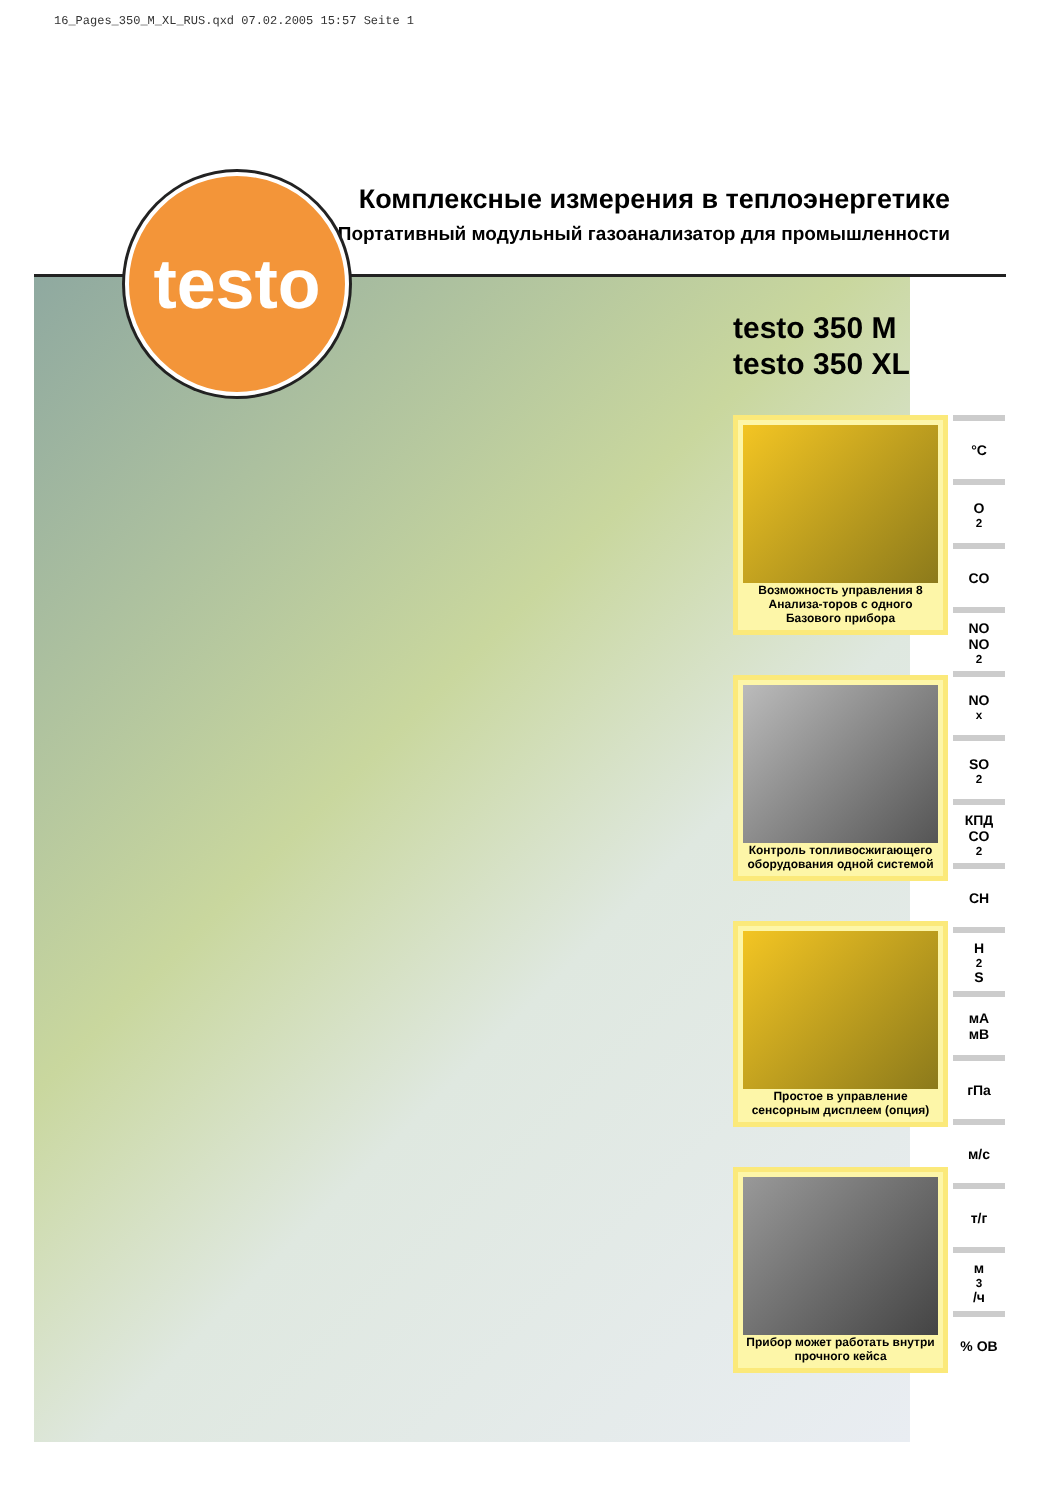16_Pages_350_M_XL_RUS.qxd 07.02.2005 15:57 Seite 1
Комплексные измерения в теплоэнергетике
Портативный модульный газоанализатор для промышленности
testo
testo 350 M
testo 350 XL
Возможность управления 8 Анализа-торов с одного Базового прибора
Контроль топливосжигающего оборудования одной системой
Простое в управление сенсорным дисплеем (опция)
Прибор может работать внутри прочного кейса
°C
O<sub>2</sub>
CO
NO
NO<sub>2</sub>
NO<sub>x</sub>
SO<sub>2</sub>
КПД
CO<sub>2</sub>
CH
H<sub>2</sub>S
мА
мВ
гПа
м/с
т/г
м<sup>3</sup>/ч
% ОВ